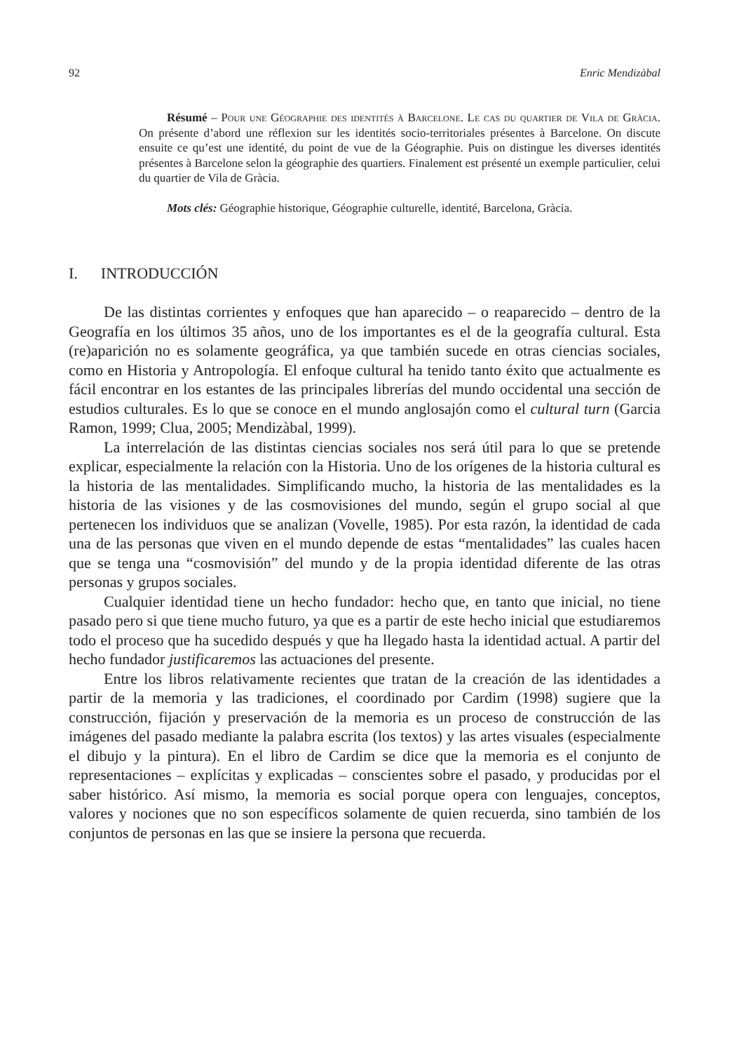92 Enric Mendizàbal
Résumé – Pour une Géographie des identités à Barcelone. Le cas du quartier de Vila de Gràcia. On présente d’abord une réflexion sur les identités socio-territoriales présentes à Barcelone. On discute ensuite ce qu’est une identité, du point de vue de la Géographie. Puis on distingue les diverses identités présentes à Barcelone selon la géographie des quartiers. Finalement est présenté un exemple particulier, celui du quartier de Vila de Gràcia.
Mots clés: Géographie historique, Géographie culturelle, identité, Barcelona, Gràcia.
I. INTRODUCCIÓN
De las distintas corrientes y enfoques que han aparecido – o reaparecido – dentro de la Geografía en los últimos 35 años, uno de los importantes es el de la geografía cultural. Esta (re)aparición no es solamente geográfica, ya que también sucede en otras ciencias sociales, como en Historia y Antropología. El enfoque cultural ha tenido tanto éxito que actualmente es fácil encontrar en los estantes de las principales librerías del mundo occidental una sección de estudios culturales. Es lo que se conoce en el mundo anglosajón como el cultural turn (Garcia Ramon, 1999; Clua, 2005; Mendizàbal, 1999).
La interrelación de las distintas ciencias sociales nos será útil para lo que se pretende explicar, especialmente la relación con la Historia. Uno de los orígenes de la historia cultural es la historia de las mentalidades. Simplificando mucho, la historia de las mentalidades es la historia de las visiones y de las cosmovisiones del mundo, según el grupo social al que pertenecen los individuos que se analizan (Vovelle, 1985). Por esta razón, la identidad de cada una de las personas que viven en el mundo depende de estas “mentalidades” las cuales hacen que se tenga una “cosmovisión” del mundo y de la propia identidad diferente de las otras personas y grupos sociales.
Cualquier identidad tiene un hecho fundador: hecho que, en tanto que inicial, no tiene pasado pero si que tiene mucho futuro, ya que es a partir de este hecho inicial que estudiaremos todo el proceso que ha sucedido después y que ha llegado hasta la identidad actual. A partir del hecho fundador justificaremos las actuaciones del presente.
Entre los libros relativamente recientes que tratan de la creación de las identidades a partir de la memoria y las tradiciones, el coordinado por Cardim (1998) sugiere que la construcción, fijación y preservación de la memoria es un proceso de construcción de las imágenes del pasado mediante la palabra escrita (los textos) y las artes visuales (especialmente el dibujo y la pintura). En el libro de Cardim se dice que la memoria es el conjunto de representaciones – explícitas y explicadas – conscientes sobre el pasado, y producidas por el saber histórico. Así mismo, la memoria es social porque opera con lenguajes, conceptos, valores y nociones que no son específicos solamente de quien recuerda, sino también de los conjuntos de personas en las que se insiere la persona que recuerda.